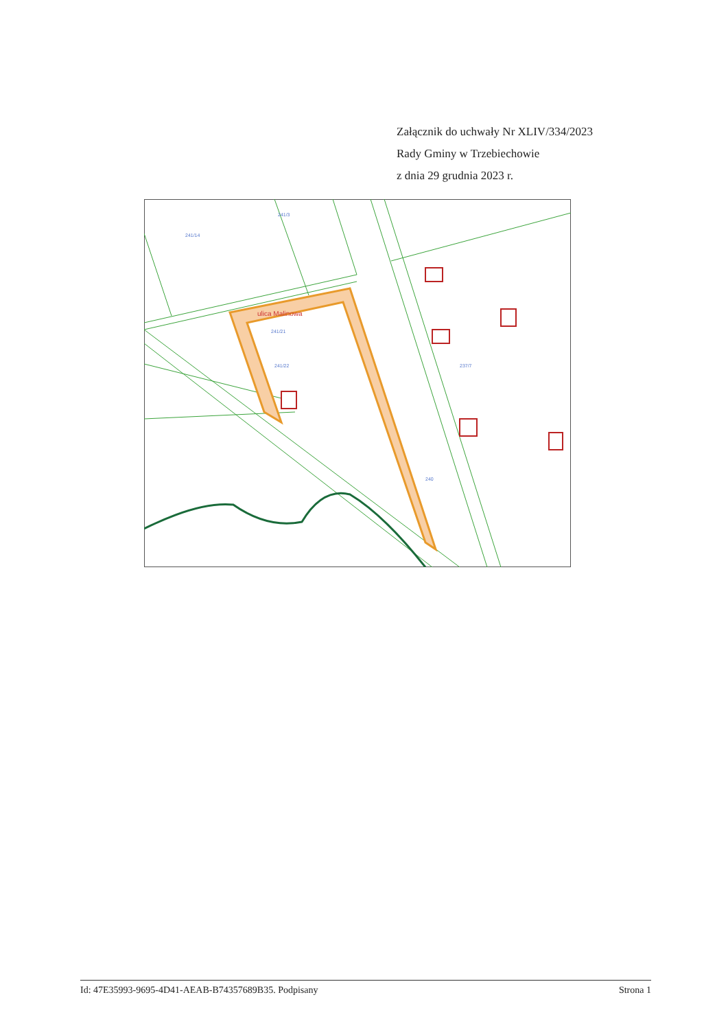Załącznik do uchwały Nr XLIV/334/2023
Rady Gminy w Trzebiechowie
z dnia 29 grudnia 2023 r.
ulica Malinowa
241/14
241/3
240
241/21
241/22
237/7
Id: 47E35993-9695-4D41-AEAB-B74357689B35. Podpisany Strona 1